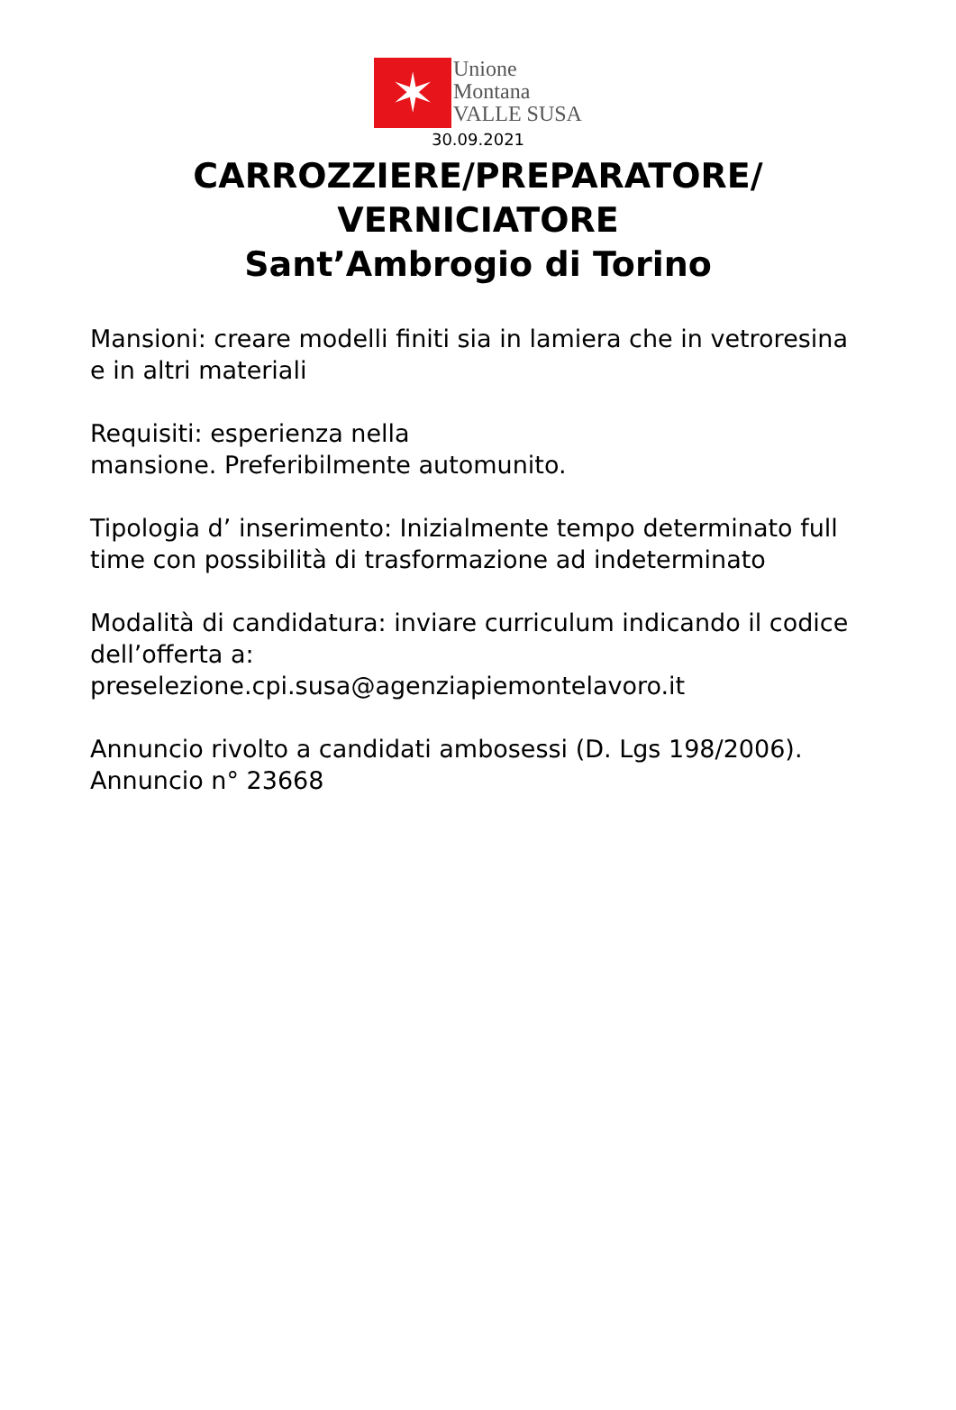✶
Unione
Montana
VALLE SUSA
30.09.2021
CARROZZIERE/PREPARATORE/
VERNICIATORE
Sant’Ambrogio di Torino
Mansioni: creare modelli finiti sia in lamiera che in vetroresina e in altri materiali
Requisiti: esperienza nella
mansione. Preferibilmente automunito.
Tipologia d’ inserimento: Inizialmente tempo determinato full time con possibilità di trasformazione ad indeterminato
Modalità di candidatura: inviare curriculum indicando il codice dell’offerta a:
preselezione.cpi.susa@agenziapiemontelavoro.it
Annuncio rivolto a candidati ambosessi (D. Lgs 198/2006).
Annuncio n° 23668